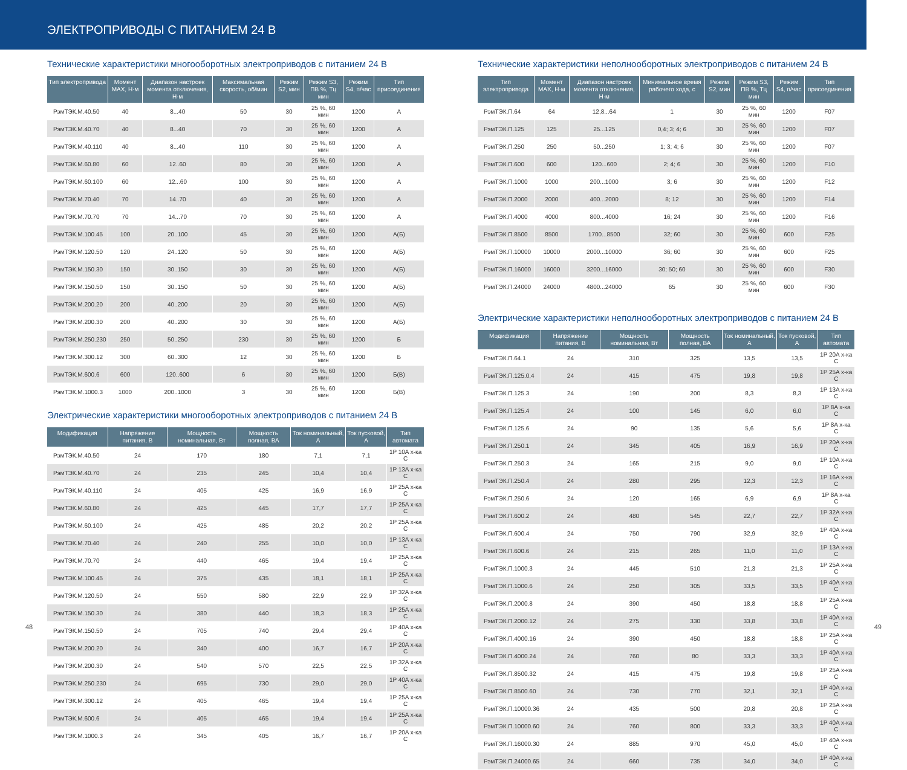ЭЛЕКТРОПРИВОДЫ С ПИТАНИЕМ 24 В
Технические характеристики многооборотных электроприводов с питанием 24 В
| Тип электропривода | Момент MAX, Н·м | Диапазон настроек момента отключения, Н·м | Максимальная скорость, об/мин | Режим S2, мин | Режим S3, ПВ %, Тц мин | Режим S4, п/час | Тип присоединения |
| --- | --- | --- | --- | --- | --- | --- | --- |
| РэмТЭК.М.40.50 | 40 | 8...40 | 50 | 30 | 25 %, 60 мин | 1200 | А |
| РэмТЭК.М.40.70 | 40 | 8...40 | 70 | 30 | 25 %, 60 мин | 1200 | А |
| РэмТЭК.М.40.110 | 40 | 8...40 | 110 | 30 | 25 %, 60 мин | 1200 | А |
| РэмТЭК.М.60.80 | 60 | 12..60 | 80 | 30 | 25 %, 60 мин | 1200 | А |
| РэмТЭК.М.60.100 | 60 | 12...60 | 100 | 30 | 25 %, 60 мин | 1200 | А |
| РэмТЭК.М.70.40 | 70 | 14..70 | 40 | 30 | 25 %, 60 мин | 1200 | А |
| РэмТЭК.М.70.70 | 70 | 14...70 | 70 | 30 | 25 %, 60 мин | 1200 | А |
| РэмТЭК.М.100.45 | 100 | 20..100 | 45 | 30 | 25 %, 60 мин | 1200 | А(Б) |
| РэмТЭК.М.120.50 | 120 | 24..120 | 50 | 30 | 25 %, 60 мин | 1200 | А(Б) |
| РэмТЭК.М.150.30 | 150 | 30..150 | 30 | 30 | 25 %, 60 мин | 1200 | А(Б) |
| РэмТЭК.М.150.50 | 150 | 30..150 | 50 | 30 | 25 %, 60 мин | 1200 | А(Б) |
| РэмТЭК.М.200.20 | 200 | 40..200 | 20 | 30 | 25 %, 60 мин | 1200 | А(Б) |
| РэмТЭК.М.200.30 | 200 | 40..200 | 30 | 30 | 25 %, 60 мин | 1200 | А(Б) |
| РэмТЭК.М.250.230 | 250 | 50..250 | 230 | 30 | 25 %, 60 мин | 1200 | Б |
| РэмТЭК.М.300.12 | 300 | 60..300 | 12 | 30 | 25 %, 60 мин | 1200 | Б |
| РэмТЭК.М.600.6 | 600 | 120..600 | 6 | 30 | 25 %, 60 мин | 1200 | Б(В) |
| РэмТЭК.М.1000.3 | 1000 | 200..1000 | 3 | 30 | 25 %, 60 мин | 1200 | Б(В) |
Электрические характеристики многооборотных электроприводов с питанием 24 В
| Модификация | Напряжение питания, В | Мощность номинальная, Вт | Мощность полная, ВА | Ток номинальный, А | Ток пусковой, А | Тип автомата |
| --- | --- | --- | --- | --- | --- | --- |
| РэмТЭК.М.40.50 | 24 | 170 | 180 | 7,1 | 7,1 | 1P 10A х-ка C |
| РэмТЭК.М.40.70 | 24 | 235 | 245 | 10,4 | 10,4 | 1P 13A х-ка C |
| РэмТЭК.М.40.110 | 24 | 405 | 425 | 16,9 | 16,9 | 1P 25A х-ка C |
| РэмТЭК.М.60.80 | 24 | 425 | 445 | 17,7 | 17,7 | 1P 25A х-ка C |
| РэмТЭК.М.60.100 | 24 | 425 | 485 | 20,2 | 20,2 | 1P 25A х-ка C |
| РэмТЭК.М.70.40 | 24 | 240 | 255 | 10,0 | 10,0 | 1P 13A х-ка C |
| РэмТЭК.М.70.70 | 24 | 440 | 465 | 19,4 | 19,4 | 1P 25A х-ка C |
| РэмТЭК.М.100.45 | 24 | 375 | 435 | 18,1 | 18,1 | 1P 25A х-ка C |
| РэмТЭК.М.120.50 | 24 | 550 | 580 | 22,9 | 22,9 | 1P 32A х-ка C |
| РэмТЭК.М.150.30 | 24 | 380 | 440 | 18,3 | 18,3 | 1P 25A х-ка C |
| РэмТЭК.М.150.50 | 24 | 705 | 740 | 29,4 | 29,4 | 1P 40A х-ка C |
| РэмТЭК.М.200.20 | 24 | 340 | 400 | 16,7 | 16,7 | 1P 20A х-ка C |
| РэмТЭК.М.200.30 | 24 | 540 | 570 | 22,5 | 22,5 | 1P 32A х-ка C |
| РэмТЭК.М.250.230 | 24 | 695 | 730 | 29,0 | 29,0 | 1P 40A х-ка C |
| РэмТЭК.М.300.12 | 24 | 405 | 465 | 19,4 | 19,4 | 1P 25A х-ка C |
| РэмТЭК.М.600.6 | 24 | 405 | 465 | 19,4 | 19,4 | 1P 25A х-ка C |
| РэмТЭК.М.1000.3 | 24 | 345 | 405 | 16,7 | 16,7 | 1P 20A х-ка C |
Технические характеристики неполнооборотных электроприводов с питанием 24 В
| Тип электропривода | Момент MAX, Н·м | Диапазон настроек момента отключения, Н·м | Минимальное время рабочего хода, с | Режим S2, мин | Режим S3, ПВ %, Тц мин | Режим S4, п/час | Тип присоединения |
| --- | --- | --- | --- | --- | --- | --- | --- |
| РэмТЭК.П.64 | 64 | 12,8...64 | 1 | 30 | 25 %, 60 мин | 1200 | F07 |
| РэмТЭК.П.125 | 125 | 25...125 | 0,4; 3; 4; 6 | 30 | 25 %, 60 мин | 1200 | F07 |
| РэмТЭК.П.250 | 250 | 50...250 | 1; 3; 4; 6 | 30 | 25 %, 60 мин | 1200 | F07 |
| РэмТЭК.П.600 | 600 | 120...600 | 2; 4; 6 | 30 | 25 %, 60 мин | 1200 | F10 |
| РэмТЭК.П.1000 | 1000 | 200...1000 | 3; 6 | 30 | 25 %, 60 мин | 1200 | F12 |
| РэмТЭК.П.2000 | 2000 | 400...2000 | 8; 12 | 30 | 25 %, 60 мин | 1200 | F14 |
| РэмТЭК.П.4000 | 4000 | 800...4000 | 16; 24 | 30 | 25 %, 60 мин | 1200 | F16 |
| РэмТЭК.П.8500 | 8500 | 1700...8500 | 32; 60 | 30 | 25 %, 60 мин | 600 | F25 |
| РэмТЭК.П.10000 | 10000 | 2000...10000 | 36; 60 | 30 | 25 %, 60 мин | 600 | F25 |
| РэмТЭК.П.16000 | 16000 | 3200...16000 | 30; 50; 60 | 30 | 25 %, 60 мин | 600 | F30 |
| РэмТЭК.П.24000 | 24000 | 4800...24000 | 65 | 30 | 25 %, 60 мин | 600 | F30 |
Электрические характеристики неполнооборотных электроприводов с питанием 24 В
| Модификация | Напряжение питания, В | Мощность номинальная, Вт | Мощность полная, ВА | Ток номинальный, А | Ток пусковой, А | Тип автомата |
| --- | --- | --- | --- | --- | --- | --- |
| РэмТЭК.П.64.1 | 24 | 310 | 325 | 13,5 | 13,5 | 1P 20A х-ка C |
| РэмТЭК.П.125.0,4 | 24 | 415 | 475 | 19,8 | 19,8 | 1P 25A х-ка C |
| РэмТЭК.П.125.3 | 24 | 190 | 200 | 8,3 | 8,3 | 1P 13A х-ка C |
| РэмТЭК.П.125.4 | 24 | 100 | 145 | 6,0 | 6,0 | 1P 8A х-ка C |
| РэмТЭК.П.125.6 | 24 | 90 | 135 | 5,6 | 5,6 | 1P 8A х-ка C |
| РэмТЭК.П.250.1 | 24 | 345 | 405 | 16,9 | 16,9 | 1P 20A х-ка C |
| РэмТЭК.П.250.3 | 24 | 165 | 215 | 9,0 | 9,0 | 1P 10A х-ка C |
| РэмТЭК.П.250.4 | 24 | 280 | 295 | 12,3 | 12,3 | 1P 16A х-ка C |
| РэмТЭК.П.250.6 | 24 | 120 | 165 | 6,9 | 6,9 | 1P 8A х-ка C |
| РэмТЭК.П.600.2 | 24 | 480 | 545 | 22,7 | 22,7 | 1P 32A х-ка C |
| РэмТЭК.П.600.4 | 24 | 750 | 790 | 32,9 | 32,9 | 1P 40A х-ка C |
| РэмТЭК.П.600.6 | 24 | 215 | 265 | 11,0 | 11,0 | 1P 13A х-ка C |
| РэмТЭК.П.1000.3 | 24 | 445 | 510 | 21,3 | 21,3 | 1P 25A х-ка C |
| РэмТЭК.П.1000.6 | 24 | 250 | 305 | 33,5 | 33,5 | 1P 40A х-ка C |
| РэмТЭК.П.2000.8 | 24 | 390 | 450 | 18,8 | 18,8 | 1P 25A х-ка C |
| РэмТЭК.П.2000.12 | 24 | 275 | 330 | 33,8 | 33,8 | 1P 40A х-ка C |
| РэмТЭК.П.4000.16 | 24 | 390 | 450 | 18,8 | 18,8 | 1P 25A х-ка C |
| РэмТЭК.П.4000.24 | 24 | 760 | 80 | 33,3 | 33,3 | 1P 40A х-ка C |
| РэмТЭК.П.8500.32 | 24 | 415 | 475 | 19,8 | 19,8 | 1P 25A х-ка C |
| РэмТЭК.П.8500.60 | 24 | 730 | 770 | 32,1 | 32,1 | 1P 40A х-ка C |
| РэмТЭК.П.10000.36 | 24 | 435 | 500 | 20,8 | 20,8 | 1P 25A х-ка C |
| РэмТЭК.П.10000.60 | 24 | 760 | 800 | 33,3 | 33,3 | 1P 40A х-ка C |
| РэмТЭК.П.16000.30 | 24 | 885 | 970 | 45,0 | 45,0 | 1P 40A х-ка C |
| РэмТЭК.П.24000.65 | 24 | 660 | 735 | 34,0 | 34,0 | 1P 40A х-ка C |
48 49